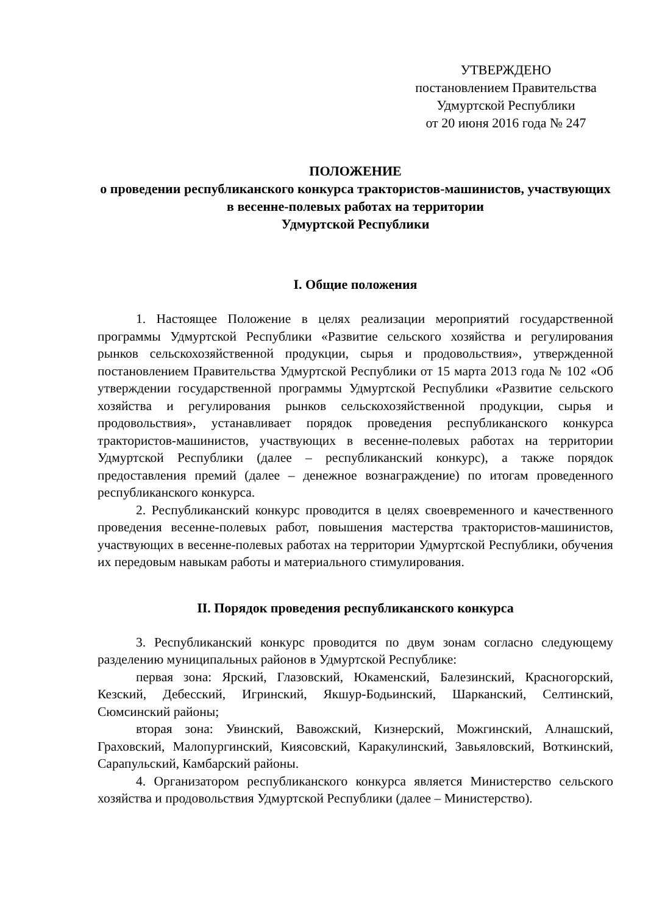УТВЕРЖДЕНО
постановлением Правительства
Удмуртской Республики
от 20 июня 2016 года № 247
ПОЛОЖЕНИЕ
о проведении республиканского конкурса трактористов-машинистов, участвующих в весенне-полевых работах на территории
Удмуртской Республики
I. Общие положения
1. Настоящее Положение в целях реализации мероприятий государственной программы Удмуртской Республики «Развитие сельского хозяйства и регулирования рынков сельскохозяйственной продукции, сырья и продовольствия», утвержденной постановлением Правительства Удмуртской Республики от 15 марта 2013 года № 102 «Об утверждении государственной программы Удмуртской Республики «Развитие сельского хозяйства и регулирования рынков сельскохозяйственной продукции, сырья и продовольствия», устанавливает порядок проведения республиканского конкурса трактористов-машинистов, участвующих в весенне-полевых работах на территории Удмуртской Республики (далее – республиканский конкурс), а также порядок предоставления премий (далее – денежное вознаграждение) по итогам проведенного республиканского конкурса.
2. Республиканский конкурс проводится в целях своевременного и качественного проведения весенне-полевых работ, повышения мастерства трактористов-машинистов, участвующих в весенне-полевых работах на территории Удмуртской Республики, обучения их передовым навыкам работы и материального стимулирования.
II. Порядок проведения республиканского конкурса
3. Республиканский конкурс проводится по двум зонам согласно следующему разделению муниципальных районов в Удмуртской Республике:
первая зона: Ярский, Глазовский, Юкаменский, Балезинский, Красногорский, Кезский, Дебесский, Игринский, Якшур-Бодьинский, Шарканский, Селтинский, Сюмсинский районы;
вторая зона: Увинский, Вавожский, Кизнерский, Можгинский, Алнашский, Граховский, Малопургинский, Киясовский, Каракулинский, Завьяловский, Воткинский, Сарапульский, Камбарский районы.
4. Организатором республиканского конкурса является Министерство сельского хозяйства и продовольствия Удмуртской Республики (далее – Министерство).